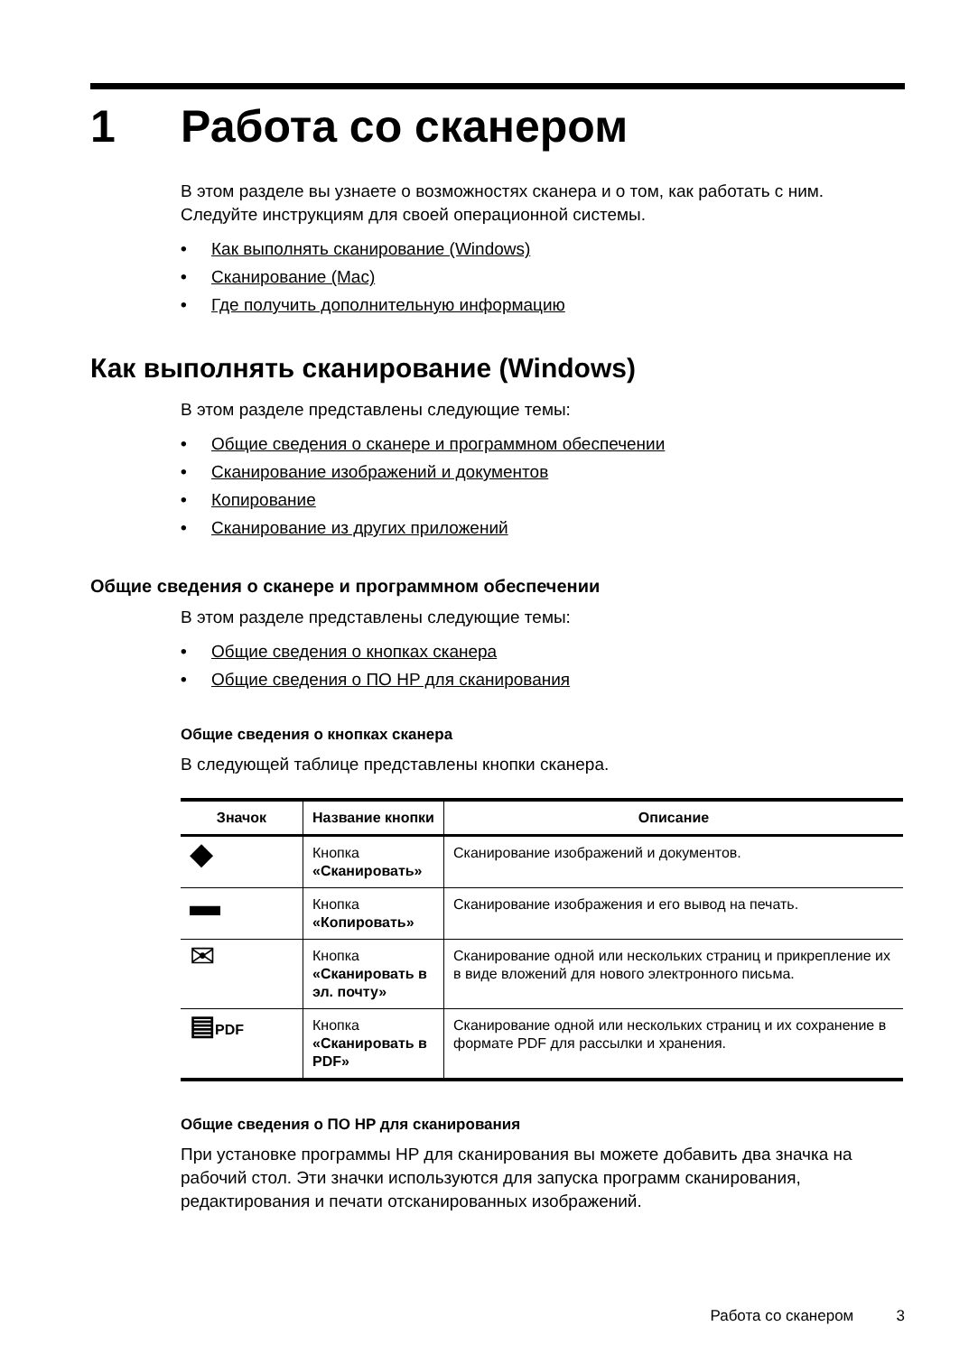1 Работа со сканером
В этом разделе вы узнаете о возможностях сканера и о том, как работать с ним. Следуйте инструкциям для своей операционной системы.
• Как выполнять сканирование (Windows)
• Сканирование (Mac)
• Где получить дополнительную информацию
Как выполнять сканирование (Windows)
В этом разделе представлены следующие темы:
• Общие сведения о сканере и программном обеспечении
• Сканирование изображений и документов
• Копирование
• Сканирование из других приложений
Общие сведения о сканере и программном обеспечении
В этом разделе представлены следующие темы:
• Общие сведения о кнопках сканера
• Общие сведения о ПО HP для сканирования
Общие сведения о кнопках сканера
В следующей таблице представлены кнопки сканера.
| Значок | Название кнопки | Описание |
| --- | --- | --- |
| ◆ | Кнопка «Сканировать» | Сканирование изображений и документов. |
| ▬ | Кнопка «Копировать» | Сканирование изображения и его вывод на печать. |
| ✉ | Кнопка «Сканировать в эл. почту» | Сканирование одной или нескольких страниц и прикрепление их в виде вложений для нового электронного письма. |
| ▤ PDF | Кнопка «Сканировать в PDF» | Сканирование одной или нескольких страниц и их сохранение в формате PDF для рассылки и хранения. |
Общие сведения о ПО HP для сканирования
При установке программы HP для сканирования вы можете добавить два значка на рабочий стол. Эти значки используются для запуска программ сканирования, редактирования и печати отсканированных изображений.
Работа со сканером 3